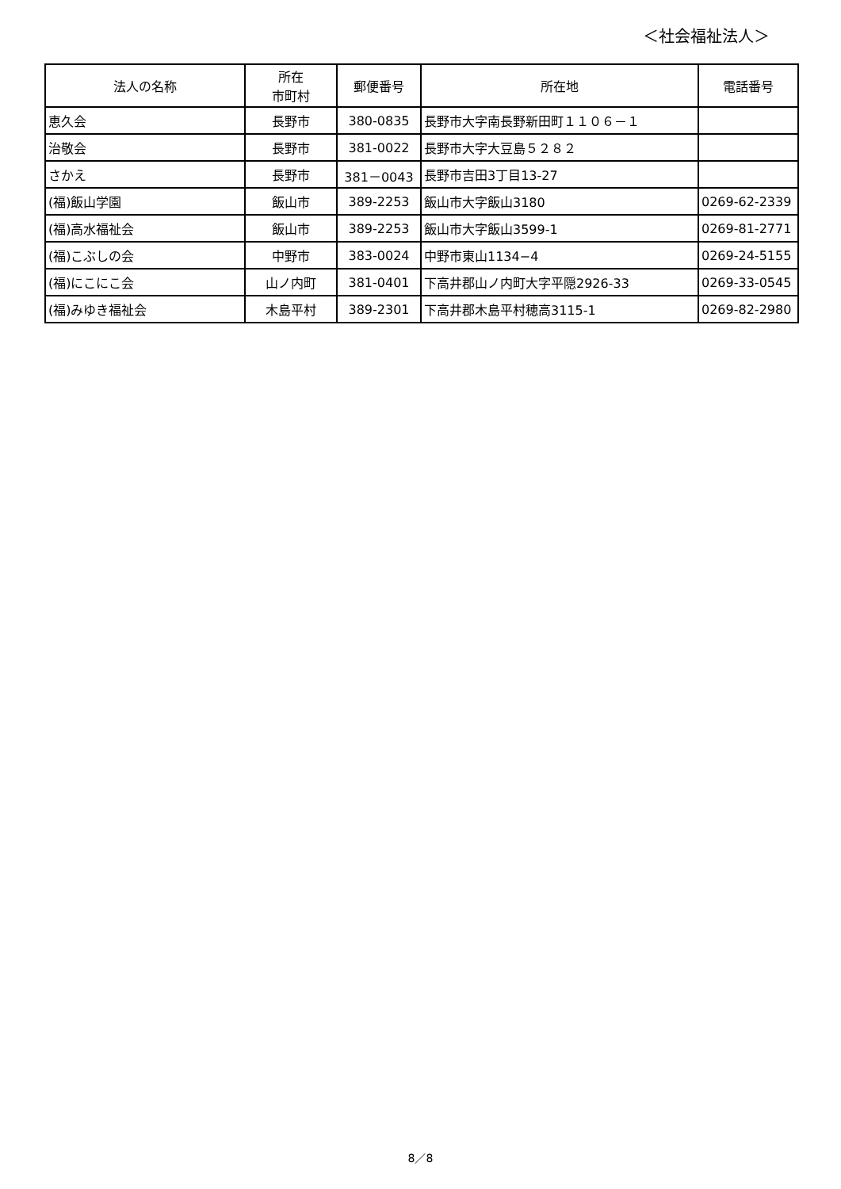＜社会福祉法人＞
| 法人の名称 | 所在 市町村 | 郵便番号 | 所在地 | 電話番号 |
| --- | --- | --- | --- | --- |
| 恵久会 | 長野市 | 380-0835 | 長野市大字南長野新田町１１０６－１ | |
| 治敬会 | 長野市 | 381-0022 | 長野市大字大豆島５２８２ | |
| さかえ | 長野市 | 381－0043 | 長野市吉田3丁目13-27 | |
| (福)飯山学園 | 飯山市 | 389-2253 | 飯山市大字飯山3180 | 0269-62-2339 |
| (福)高水福祉会 | 飯山市 | 389-2253 | 飯山市大字飯山3599-1 | 0269-81-2771 |
| (福)こぶしの会 | 中野市 | 383-0024 | 中野市東山1134−4 | 0269-24-5155 |
| (福)にこにこ会 | 山ノ内町 | 381-0401 | 下高井郡山ノ内町大字平隠2926-33 | 0269-33-0545 |
| (福)みゆき福祉会 | 木島平村 | 389-2301 | 下高井郡木島平村穂高3115-1 | 0269-82-2980 |
8／8